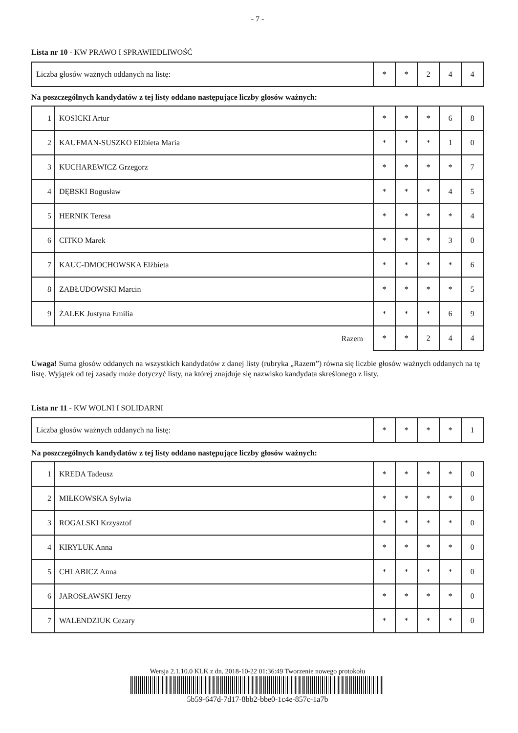- 7 -
Lista nr 10 - KW PRAWO I SPRAWIEDLIWOŚĆ
| Liczba głosów ważnych oddanych na listę: | * | * | 2 | 4 | 4 |
Na poszczególnych kandydatów z tej listy oddano następujące liczby głosów ważnych:
| 1 | KOSICKI Artur | * | * | * | 6 | 8 |
| 2 | KAUFMAN-SUSZKO Elżbieta Maria | * | * | * | 1 | 0 |
| 3 | KUCHAREWICZ Grzegorz | * | * | * | * | 7 |
| 4 | DĘBSKI Bogusław | * | * | * | 4 | 5 |
| 5 | HERNIK Teresa | * | * | * | * | 4 |
| 6 | CITKO Marek | * | * | * | 3 | 0 |
| 7 | KAUC-DMOCHOWSKA Elżbieta | * | * | * | * | 6 |
| 8 | ZABŁUDOWSKI Marcin | * | * | * | * | 5 |
| 9 | ŻALEK Justyna Emilia | * | * | * | 6 | 9 |
| Razem | | * | * | 2 | 4 | 4 |
Uwaga! Suma głosów oddanych na wszystkich kandydatów z danej listy (rubryka „Razem”) równa się liczbie głosów ważnych oddanych na tę listę. Wyjątek od tej zasady może dotyczyć listy, na której znajduje się nazwisko kandydata skreślonego z listy.
Lista nr 11 - KW WOLNI I SOLIDARNI
| Liczba głosów ważnych oddanych na listę: | * | * | * | * | 1 |
Na poszczególnych kandydatów z tej listy oddano następujące liczby głosów ważnych:
| 1 | KREDA Tadeusz | * | * | * | * | 0 |
| 2 | MIŁKOWSKA Sylwia | * | * | * | * | 0 |
| 3 | ROGALSKI Krzysztof | * | * | * | * | 0 |
| 4 | KIRYLUK Anna | * | * | * | * | 0 |
| 5 | CHLABICZ Anna | * | * | * | * | 0 |
| 6 | JAROSŁAWSKI Jerzy | * | * | * | * | 0 |
| 7 | WALENDZIUK Cezary | * | * | * | * | 0 |
Wersja 2.1.10.0 KLK z dn. 2018-10-22 01:36:49 Tworzenie nowego protokołu
5b59-647d-7d17-8bb2-bbe0-1c4e-857c-1a7b